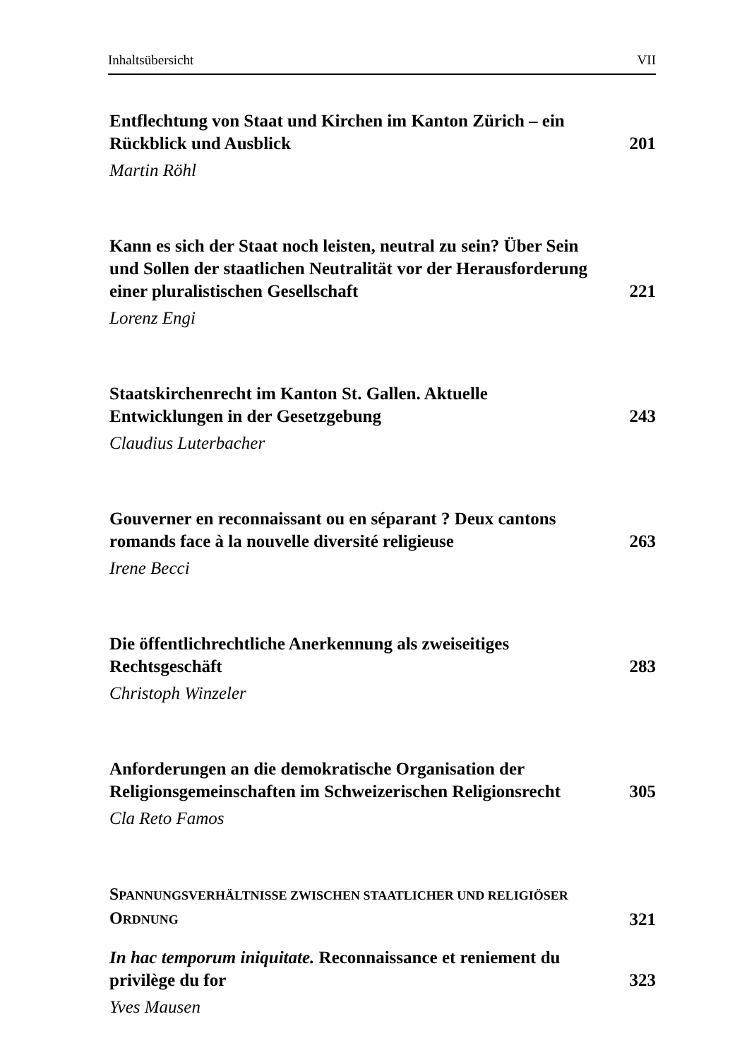Inhaltsübersicht VII
Entflechtung von Staat und Kirchen im Kanton Zürich – ein Rückblick und Ausblick
201
Martin Röhl
Kann es sich der Staat noch leisten, neutral zu sein? Über Sein und Sollen der staatlichen Neutralität vor der Herausforderung einer pluralistischen Gesellschaft
221
Lorenz Engi
Staatskirchenrecht im Kanton St. Gallen. Aktuelle Entwicklungen in der Gesetzgebung
243
Claudius Luterbacher
Gouverner en reconnaissant ou en séparant ? Deux cantons romands face à la nouvelle diversité religieuse
263
Irene Becci
Die öffentlichrechtliche Anerkennung als zweiseitiges Rechtsgeschäft
283
Christoph Winzeler
Anforderungen an die demokratische Organisation der Religionsgemeinschaften im Schweizerischen Religionsrecht
305
Cla Reto Famos
SPANNUNGSVERHÄLTNISSE ZWISCHEN STAATLICHER UND RELIGIÖSER ORDNUNG
321
In hac temporum iniquitate. Reconnaissance et reniement du privilège du for
323
Yves Mausen